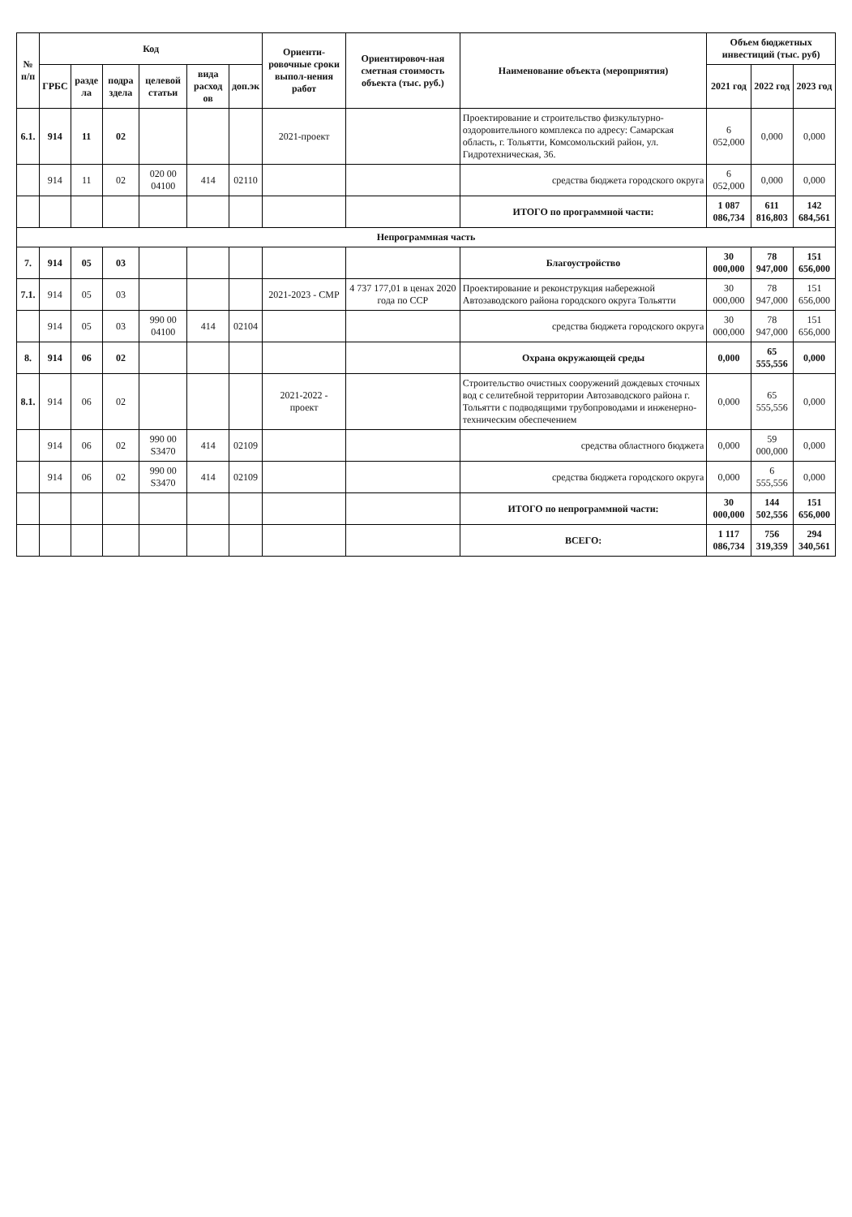| № п/п | Код | | | | | | Ориенти-ровочные сроки выпол-нения работ | Ориентировоч-ная сметная стоимость объекта (тыс. руб.) | Наименование объекта (мероприятия) | Объем бюджетных инвестиций (тыс. руб) | | |
| --- | --- | --- | --- | --- | --- | --- | --- | --- | --- | --- | --- | --- |
| | ГРБС | разде ла | подра здела | целевой статьи | вида расход ов | доп.эк | | | | 2021 год | 2022 год | 2023 год |
| 6.1. | 914 | 11 | 02 | | | | 2021-проект | | Проектирование и строительство физкультурно-оздоровительного комплекса по адресу: Самарская область, г. Тольятти, Комсомольский район, ул. Гидротехническая, 36. | 6 052,000 | 0,000 | 0,000 |
| | 914 | 11 | 02 | 020 00 04100 | 414 | 02110 | | | средства бюджета городского округа | 6 052,000 | 0,000 | 0,000 |
| | | | | | | | | | ИТОГО по программной части: | 1 087 086,734 | 611 816,803 | 142 684,561 |
| Непрограммная часть | | | | | | | | | | | | |
| 7. | 914 | 05 | 03 | | | | | | Благоустройство | 30 000,000 | 78 947,000 | 151 656,000 |
| 7.1. | 914 | 05 | 03 | | | | 2021-2023 - СМР | 4 737 177,01 в ценах 2020 года по ССР | Проектирование и реконструкция набережной Автозаводского района городского округа Тольятти | 30 000,000 | 78 947,000 | 151 656,000 |
| | 914 | 05 | 03 | 990 00 04100 | 414 | 02104 | | | средства бюджета городского округа | 30 000,000 | 78 947,000 | 151 656,000 |
| 8. | 914 | 06 | 02 | | | | | | Охрана окружающей среды | 0,000 | 65 555,556 | 0,000 |
| 8.1. | 914 | 06 | 02 | | | | 2021-2022 - проект | | Строительство очистных сооружений дождевых сточных вод с селитебной территории Автозаводского района г. Тольятти с подводящими трубопроводами и инженерно-техническим обеспечением | 0,000 | 65 555,556 | 0,000 |
| | 914 | 06 | 02 | 990 00 S3470 | 414 | 02109 | | | средства областного бюджета | 0,000 | 59 000,000 | 0,000 |
| | 914 | 06 | 02 | 990 00 S3470 | 414 | 02109 | | | средства бюджета городского округа | 0,000 | 6 555,556 | 0,000 |
| | | | | | | | | | ИТОГО по непрограммной части: | 30 000,000 | 144 502,556 | 151 656,000 |
| | | | | | | | | | ВСЕГО: | 1 117 086,734 | 756 319,359 | 294 340,561 |